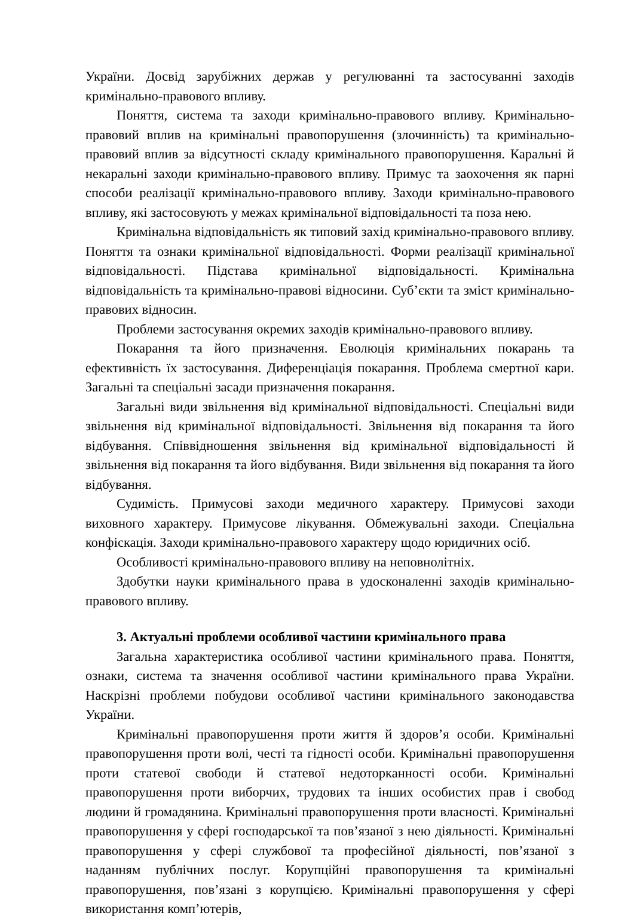України. Досвід зарубіжних держав у регулюванні та застосуванні заходів кримінально-правового впливу.
Поняття, система та заходи кримінально-правового впливу. Кримінально-правовий вплив на кримінальні правопорушення (злочинність) та кримінально-правовий вплив за відсутності складу кримінального правопорушення. Каральні й некаральні заходи кримінально-правового впливу. Примус та заохочення як парні способи реалізації кримінально-правового впливу. Заходи кримінально-правового впливу, які застосовують у межах кримінальної відповідальності та поза нею.
Кримінальна відповідальність як типовий захід кримінально-правового впливу. Поняття та ознаки кримінальної відповідальності. Форми реалізації кримінальної відповідальності. Підстава кримінальної відповідальності. Кримінальна відповідальність та кримінально-правові відносини. Суб’єкти та зміст кримінально-правових відносин.
Проблеми застосування окремих заходів кримінально-правового впливу.
Покарання та його призначення. Еволюція кримінальних покарань та ефективність їх застосування. Диференціація покарання. Проблема смертної кари. Загальні та спеціальні засади призначення покарання.
Загальні види звільнення від кримінальної відповідальності. Спеціальні види звільнення від кримінальної відповідальності. Звільнення від покарання та його відбування. Співвідношення звільнення від кримінальної відповідальності й звільнення від покарання та його відбування. Види звільнення від покарання та його відбування.
Судимість. Примусові заходи медичного характеру. Примусові заходи виховного характеру. Примусове лікування. Обмежувальні заходи. Спеціальна конфіскація. Заходи кримінально-правового характеру щодо юридичних осіб.
Особливості кримінально-правового впливу на неповнолітніх.
Здобутки науки кримінального права в удосконаленні заходів кримінально-правового впливу.
3. Актуальні проблеми особливої частини кримінального права
Загальна характеристика особливої частини кримінального права. Поняття, ознаки, система та значення особливої частини кримінального права України. Наскрізні проблеми побудови особливої частини кримінального законодавства України.
Кримінальні правопорушення проти життя й здоров’я особи. Кримінальні правопорушення проти волі, честі та гідності особи. Кримінальні правопорушення проти статевої свободи й статевої недоторканності особи. Кримінальні правопорушення проти виборчих, трудових та інших особистих прав і свобод людини й громадянина. Кримінальні правопорушення проти власності. Кримінальні правопорушення у сфері господарської та пов’язаної з нею діяльності. Кримінальні правопорушення у сфері службової та професійної діяльності, пов’язаної з наданням публічних послуг. Корупційні правопорушення та кримінальні правопорушення, пов’язані з корупцією. Кримінальні правопорушення у сфері використання комп’ютерів,